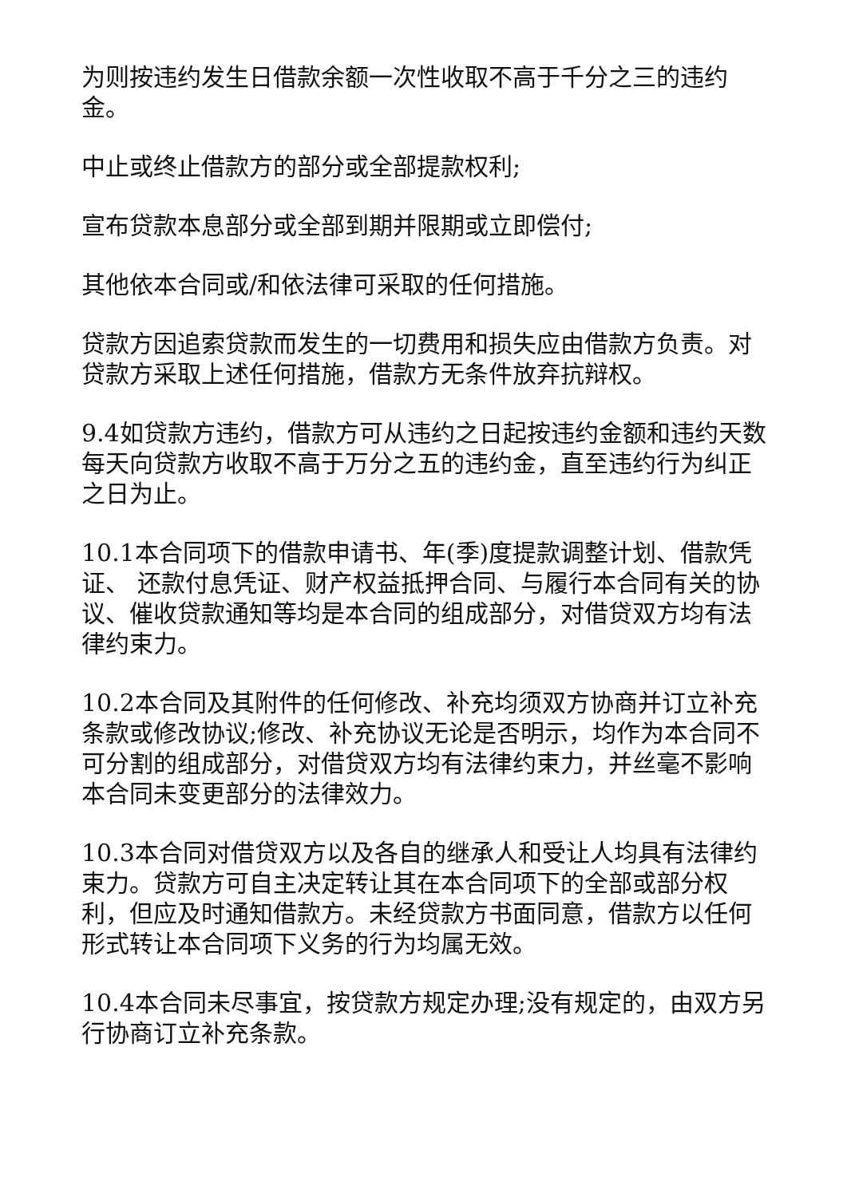为则按违约发生日借款余额一次性收取不高于千分之三的违约金。
中止或终止借款方的部分或全部提款权利;
宣布贷款本息部分或全部到期并限期或立即偿付;
其他依本合同或/和依法律可采取的任何措施。
贷款方因追索贷款而发生的一切费用和损失应由借款方负责。对贷款方采取上述任何措施，借款方无条件放弃抗辩权。
9.4如贷款方违约，借款方可从违约之日起按违约金额和违约天数每天向贷款方收取不高于万分之五的违约金，直至违约行为纠正之日为止。
10.1本合同项下的借款申请书、年(季)度提款调整计划、借款凭证、 还款付息凭证、财产权益抵押合同、与履行本合同有关的协议、催收贷款通知等均是本合同的组成部分，对借贷双方均有法律约束力。
10.2本合同及其附件的任何修改、补充均须双方协商并订立补充条款或修改协议;修改、补充协议无论是否明示，均作为本合同不可分割的组成部分，对借贷双方均有法律约束力，并丝毫不影响本合同未变更部分的法律效力。
10.3本合同对借贷双方以及各自的继承人和受让人均具有法律约束力。贷款方可自主决定转让其在本合同项下的全部或部分权利，但应及时通知借款方。未经贷款方书面同意，借款方以任何形式转让本合同项下义务的行为均属无效。
10.4本合同未尽事宜，按贷款方规定办理;没有规定的，由双方另行协商订立补充条款。